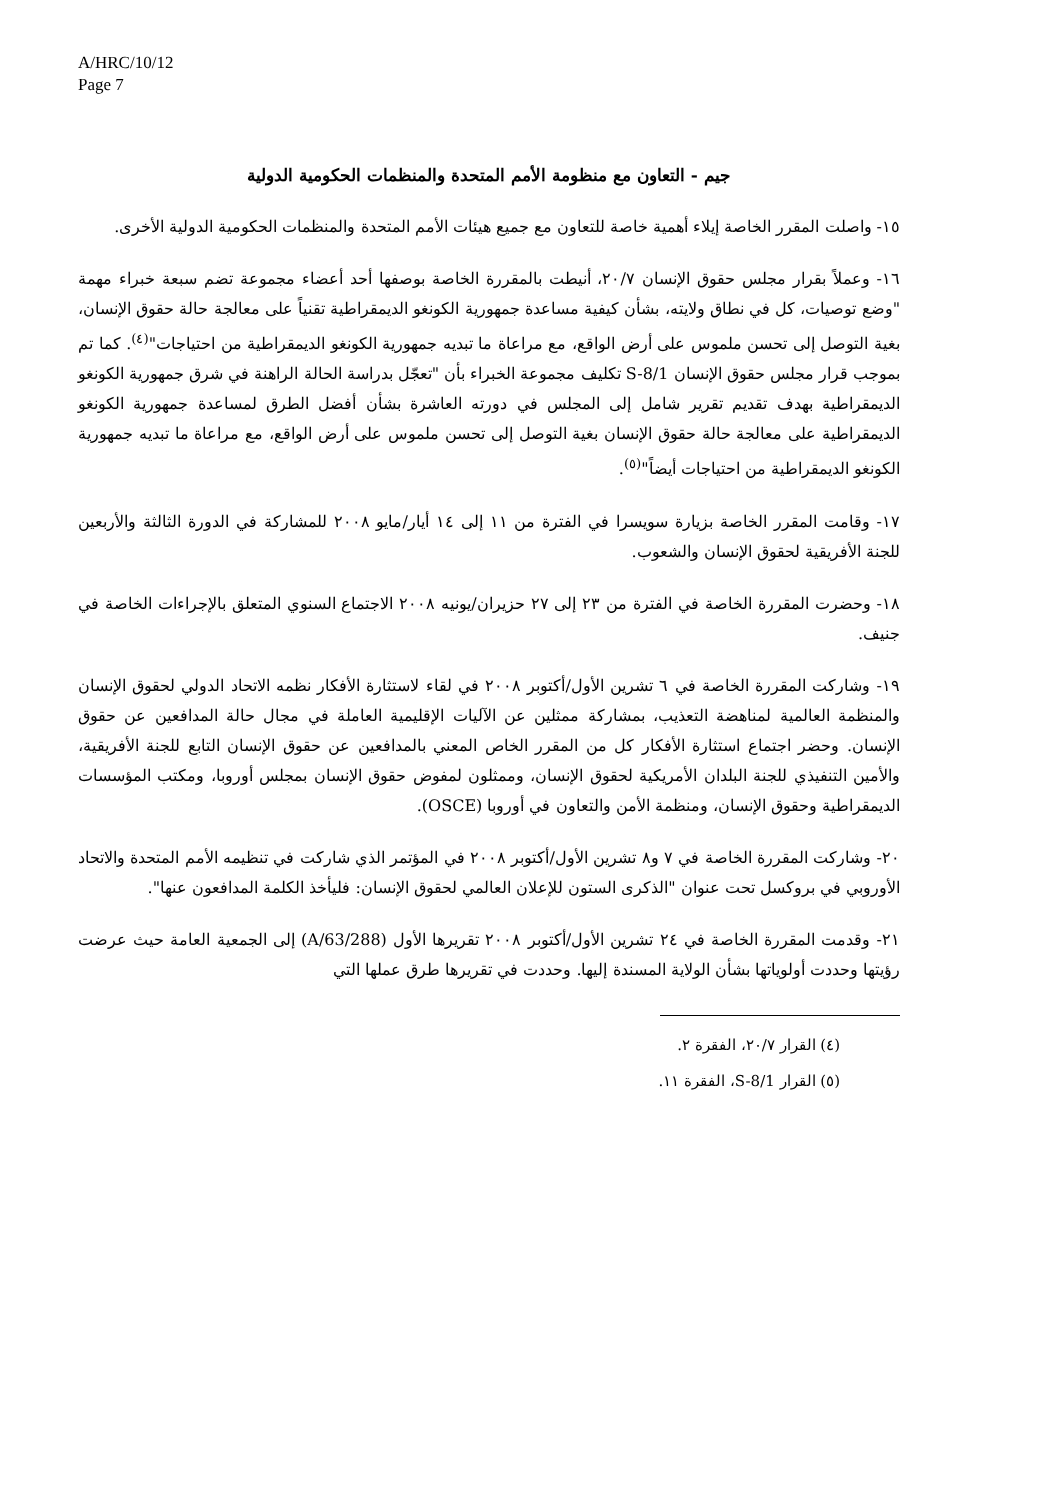A/HRC/10/12
Page 7
جيم - التعاون مع منظومة الأمم المتحدة والمنظمات الحكومية الدولية
١٥- واصلت المقرر الخاصة إيلاء أهمية خاصة للتعاون مع جميع هيئات الأمم المتحدة والمنظمات الحكومية الدولية الأخرى.
١٦- وعملاً بقرار مجلس حقوق الإنسان ٢٠/٧، أنيطت بالمقررة الخاصة بوصفها أحد أعضاء مجموعة تضم سبعة خبراء مهمة "وضع توصيات، كل في نطاق ولايته، بشأن كيفية مساعدة جمهورية الكونغو الديمقراطية تقنياً على معالجة حالة حقوق الإنسان، بغية التوصل إلى تحسن ملموس على أرض الواقع، مع مراعاة ما تبديه جمهورية الكونغو الديمقراطية من احتياجات"<sup>(٤)</sup>. كما تم بموجب قرار مجلس حقوق الإنسان S-8/1 تكليف مجموعة الخبراء بأن "تعجّل بدراسة الحالة الراهنة في شرق جمهورية الكونغو الديمقراطية بهدف تقديم تقرير شامل إلى المجلس في دورته العاشرة بشأن أفضل الطرق لمساعدة جمهورية الكونغو الديمقراطية على معالجة حالة حقوق الإنسان بغية التوصل إلى تحسن ملموس على أرض الواقع، مع مراعاة ما تبديه جمهورية الكونغو الديمقراطية من احتياجات أيضاً"<sup>(٥)</sup>.
١٧- وقامت المقرر الخاصة بزيارة سويسرا في الفترة من ١١ إلى ١٤ أيار/مايو ٢٠٠٨ للمشاركة في الدورة الثالثة والأربعين للجنة الأفريقية لحقوق الإنسان والشعوب.
١٨- وحضرت المقررة الخاصة في الفترة من ٢٣ إلى ٢٧ حزيران/يونيه ٢٠٠٨ الاجتماع السنوي المتعلق بالإجراءات الخاصة في جنيف.
١٩- وشاركت المقررة الخاصة في ٦ تشرين الأول/أكتوبر ٢٠٠٨ في لقاء لاستثارة الأفكار نظمه الاتحاد الدولي لحقوق الإنسان والمنظمة العالمية لمناهضة التعذيب، بمشاركة ممثلين عن الآليات الإقليمية العاملة في مجال حالة المدافعين عن حقوق الإنسان. وحضر اجتماع استثارة الأفكار كل من المقرر الخاص المعني بالمدافعين عن حقوق الإنسان التابع للجنة الأفريقية، والأمين التنفيذي للجنة البلدان الأمريكية لحقوق الإنسان، وممثلون لمفوض حقوق الإنسان بمجلس أوروبا، ومكتب المؤسسات الديمقراطية وحقوق الإنسان، ومنظمة الأمن والتعاون في أوروبا (OSCE).
٢٠- وشاركت المقررة الخاصة في ٧ و٨ تشرين الأول/أكتوبر ٢٠٠٨ في المؤتمر الذي شاركت في تنظيمه الأمم المتحدة والاتحاد الأوروبي في بروكسل تحت عنوان "الذكرى الستون للإعلان العالمي لحقوق الإنسان: فليأخذ الكلمة المدافعون عنها".
٢١- وقدمت المقررة الخاصة في ٢٤ تشرين الأول/أكتوبر ٢٠٠٨ تقريرها الأول (A/63/288) إلى الجمعية العامة حيث عرضت رؤيتها وحددت أولوياتها بشأن الولاية المسندة إليها. وحددت في تقريرها طرق عملها التي
(٤) القرار ٢٠/٧، الفقرة ٢.
(٥) القرار S-8/1، الفقرة ١١.